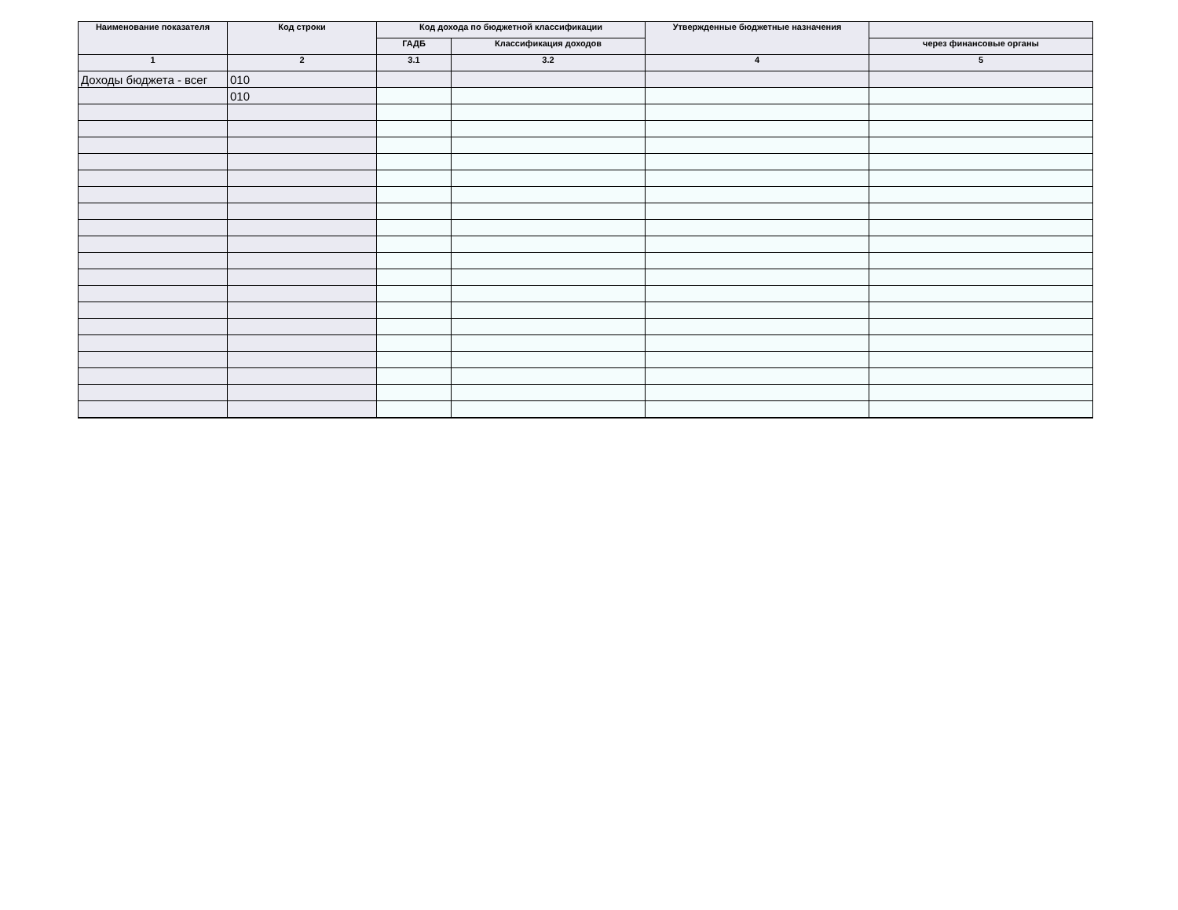| Наименование показателя | Код строки | Код дохода по бюджетной классификации | | Утвержденные бюджетные назначения | |
| --- | --- | --- | --- | --- | --- |
| | | ГАДБ | Классификация доходов | | через финансовые органы |
| 1 | 2 | 3.1 | 3.2 | 4 | 5 |
| Доходы бюджета - всег | 010 | | | | |
| | 010 | | | | |